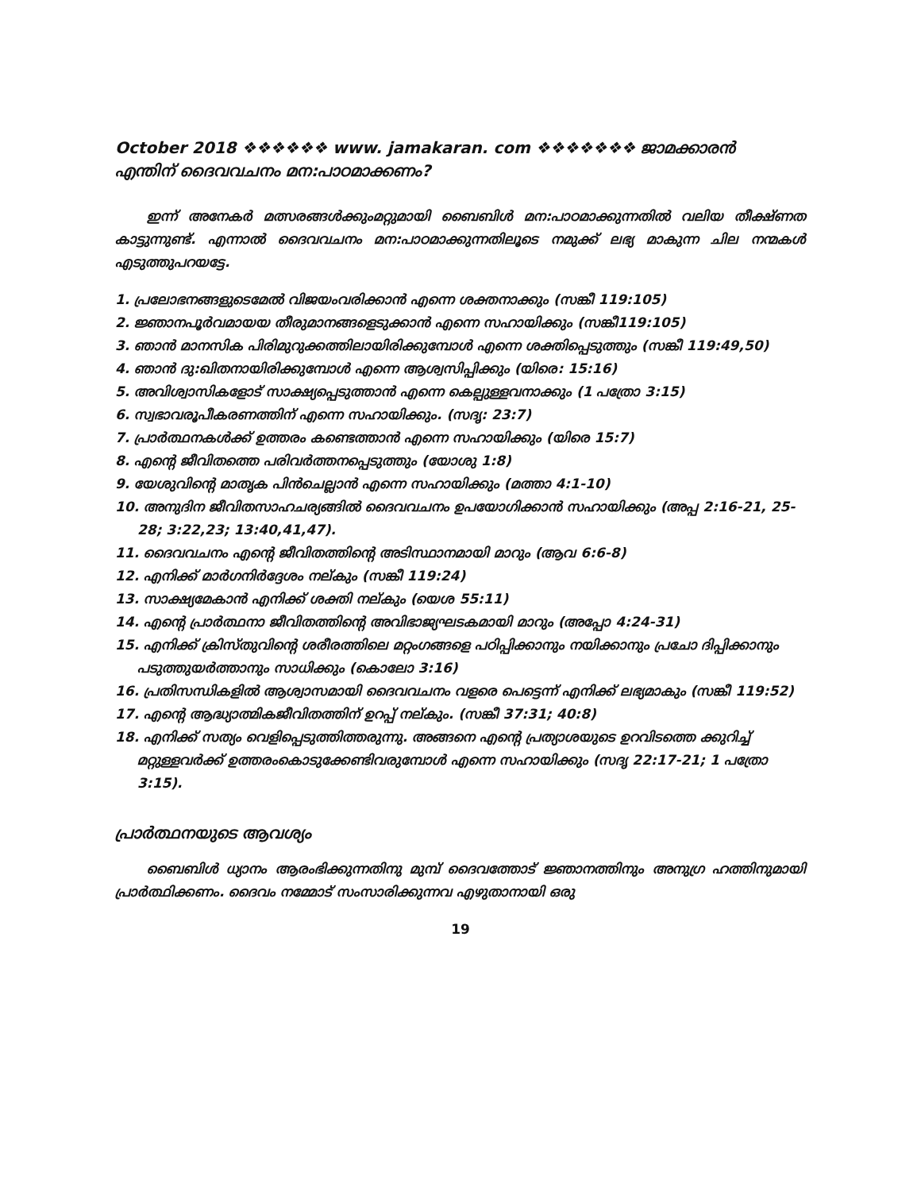October 2018 ❖❖❖❖❖❖ www. jamakaran. com ❖❖❖❖❖❖❖ ജാമക്കാരൻ
എന്തിന് ദൈവവചനം മന:പാഠമാക്കണം?
ഇന്ന് അനേകർ മത്സരങ്ങൾക്കുംമറ്റുമായി ബൈബിൾ മന:പാഠമാക്കുന്നതിൽ വലിയ തീക്ഷ്ണത കാട്ടുന്നുണ്ട്. എന്നാൽ ദൈവവചനം മന:പാഠമാക്കുന്നതിലൂടെ നമുക്ക് ലഭ്യ മാകുന്ന ചില നന്മകൾ എടുത്തുപറയട്ടേ.
1. പ്രലോഭനങ്ങളുടെമേൽ വിജയംവരിക്കാൻ എന്നെ ശക്തനാക്കും (സങ്കീ 119:105)
2. ജ്ഞാനപൂർവമായയ തീരുമാനങ്ങളെടുക്കാൻ എന്നെ സഹായിക്കും (സങ്കീ119:105)
3. ഞാൻ മാനസിക പിരിമുറുക്കത്തിലായിരിക്കുമ്പോൾ എന്നെ ശക്തിപ്പെടുത്തും (സങ്കീ 119:49,50)
4. ഞാൻ ദു:ഖിതനായിരിക്കുമ്പോൾ എന്നെ ആശ്വസിപ്പിക്കും (യിരെ: 15:16)
5. അവിശ്വാസികളോട് സാക്ഷ്യപ്പെടുത്താൻ എന്നെ കെല്പുള്ളവനാക്കും (1 പത്രോ 3:15)
6. സ്വഭാവരൂപീകരണത്തിന് എന്നെ സഹായിക്കും. (സദൃ: 23:7)
7. പ്രാർത്ഥനകൾക്ക് ഉത്തരം കണ്ടെത്താൻ എന്നെ സഹായിക്കും (യിരെ 15:7)
8. എന്റെ ജീവിതത്തെ പരിവർത്തനപ്പെടുത്തും (യോശു 1:8)
9. യേശുവിന്റെ മാതൃക പിൻചെല്ലാൻ എന്നെ സഹായിക്കും (മത്താ 4:1-10)
10. അനുദിന ജീവിതസാഹചര്യങ്ങിൽ ദൈവവചനം ഉപയോഗിക്കാൻ സഹായിക്കും (അപ്പ 2:16-21, 25-28; 3:22,23; 13:40,41,47).
11. ദൈവവചനം എന്റെ ജീവിതത്തിന്റെ അടിസ്ഥാനമായി മാറും (ആവ 6:6-8)
12. എനിക്ക് മാർഗനിർദ്ദേശം നല്കും (സങ്കീ 119:24)
13. സാക്ഷ്യമേകാൻ എനിക്ക് ശക്തി നല്കും (യെശ 55:11)
14. എന്റെ പ്രാർത്ഥനാ ജീവിതത്തിന്റെ അവിഭാജ്യഘടകമായി മാറും (അപ്പോ 4:24-31)
15. എനിക്ക് ക്രിസ്തുവിന്റെ ശരീരത്തിലെ മറ്റംഗങ്ങളെ പഠിപ്പിക്കാനും നയിക്കാനും പ്രചോ ദിപ്പിക്കാനും പടുത്തുയർത്താനും സാധിക്കും (കൊലോ 3:16)
16. പ്രതിസന്ധികളിൽ ആശ്വാസമായി ദൈവവചനം വളരെ പെട്ടെന്ന് എനിക്ക് ലഭ്യമാകും (സങ്കീ 119:52)
17. എന്റെ ആദ്ധ്യാത്മികജീവിതത്തിന് ഉറപ്പ് നല്കും. (സങ്കീ 37:31; 40:8)
18. എനിക്ക് സത്യം വെളിപ്പെടുത്തിത്തരുന്നു. അങ്ങനെ എന്റെ പ്രത്യാശയുടെ ഉറവിടത്തെ ക്കുറിച്ച് മറ്റുള്ളവർക്ക് ഉത്തരംകൊടുക്കേണ്ടിവരുമ്പോൾ എന്നെ സഹായിക്കും (സദൃ 22:17-21; 1 പത്രോ 3:15).
പ്രാർത്ഥനയുടെ ആവശ്യം
ബൈബിൾ ധ്യാനം ആരംഭിക്കുന്നതിനു മുമ്പ് ദൈവത്തോട് ജ്ഞാനത്തിനും അനുഗ്ര ഹത്തിനുമായി പ്രാർത്ഥിക്കണം. ദൈവം നമ്മോട് സംസാരിക്കുന്നവ എഴുതാനായി ഒരു
19